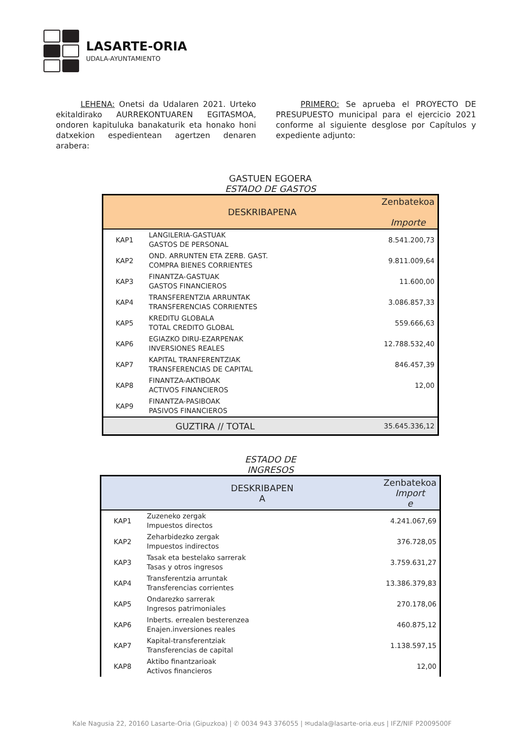LASARTE-ORIA
UDALA-AYUNTAMIENTO
LEHENA: Onetsi da Udalaren 2021. Urteko ekitaldirako AURREKONTUAREN EGITASMOA, ondoren kapituluka banakaturik eta honako honi datxekion espedientean agertzen denaren arabera:
PRIMERO: Se aprueba el PROYECTO DE PRESUPUESTO municipal para el ejercicio 2021 conforme al siguiente desglose por Capítulos y expediente adjunto:
GASTUEN EGOERA
ESTADO DE GASTOS
| | DESKRIBAPENA | Zenbatekoa Importe |
| --- | --- | --- |
| KAP1 | LANGILERIA-GASTUAK GASTOS DE PERSONAL | 8.541.200,73 |
| KAP2 | OND. ARRUNTEN ETA ZERB. GAST. COMPRA BIENES CORRIENTES | 9.811.009,64 |
| KAP3 | FINANTZA-GASTUAK GASTOS FINANCIEROS | 11.600,00 |
| KAP4 | TRANSFERENTZIA ARRUNTAK TRANSFERENCIAS CORRIENTES | 3.086.857,33 |
| KAP5 | KREDITU GLOBALA TOTAL CREDITO GLOBAL | 559.666,63 |
| KAP6 | EGIAZKO DIRU-EZARPENAK INVERSIONES REALES | 12.788.532,40 |
| KAP7 | KAPITAL TRANFERENTZIAK TRANSFERENCIAS DE CAPITAL | 846.457,39 |
| KAP8 | FINANTZA-AKTIBOAK ACTIVOS FINANCIEROS | 12,00 |
| KAP9 | FINANTZA-PASIBOAK PASIVOS FINANCIEROS | |
| | GUZTIRA // TOTAL | 35.645.336,12 |
ESTADO DE
INGRESOS
| | DESKRIBAPEN A | Zenbatekoa Import e |
| --- | --- | --- |
| KAP1 | Zuzeneko zergak Impuestos directos | 4.241.067,69 |
| KAP2 | Zeharbidezko zergak Impuestos indirectos | 376.728,05 |
| KAP3 | Tasak eta bestelako sarrerak Tasas y otros ingresos | 3.759.631,27 |
| KAP4 | Transferentzia arruntak Transferencias corrientes | 13.386.379,83 |
| KAP5 | Ondarezko sarrerak Ingresos patrimoniales | 270.178,06 |
| KAP6 | Inberts. errealen besterenzea Enajen.inversiones reales | 460.875,12 |
| KAP7 | Kapital-transferentziak Transferencias de capital | 1.138.597,15 |
| KAP8 | Aktibo finantzarioak Activos financieros | 12,00 |
Kale Nagusia 22, 20160 Lasarte-Oria (Gipuzkoa) | ✆ 0034 943 376055 | ✉udala@lasarte-oria.eus | IFZ/NIF P2009500F